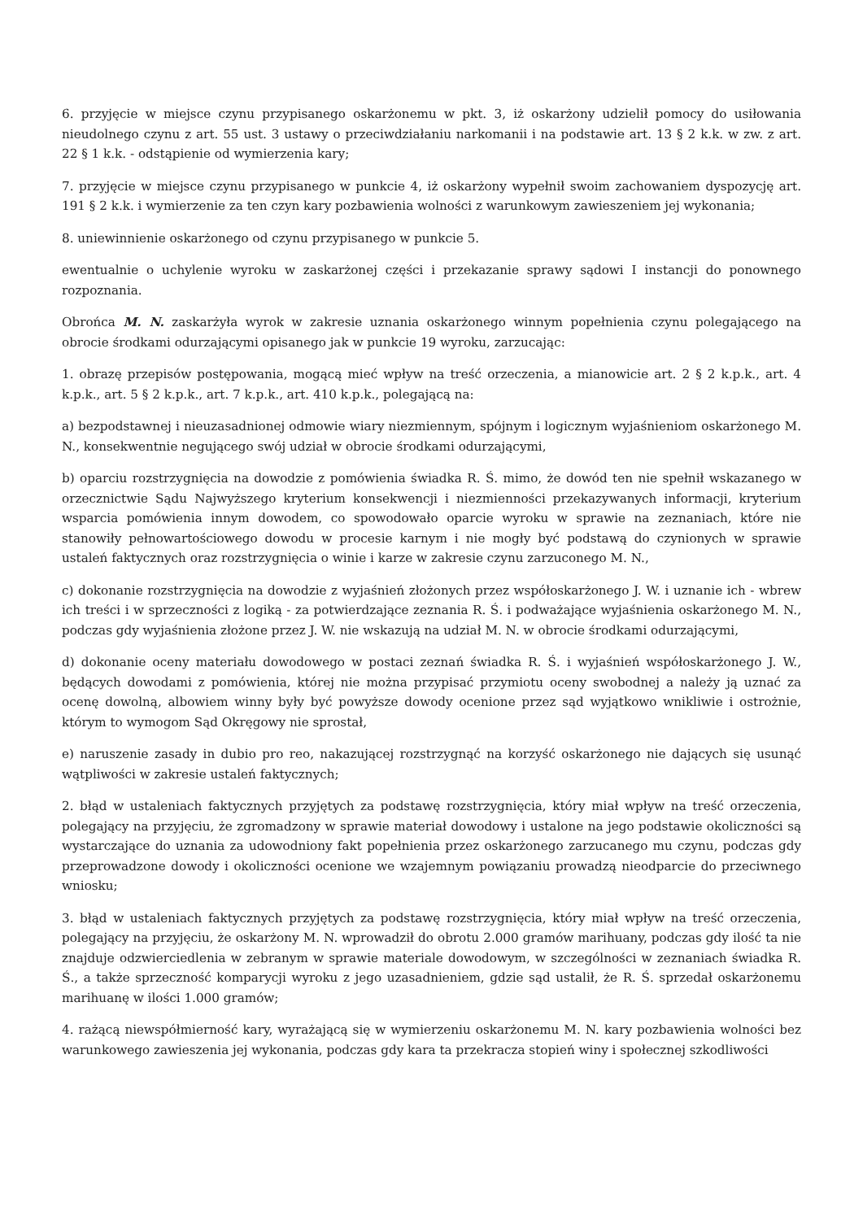6. przyjęcie w miejsce czynu przypisanego oskarżonemu w pkt. 3, iż oskarżony udzielił pomocy do usiłowania nieudolnego czynu z art. 55 ust. 3 ustawy o przeciwdziałaniu narkomanii i na podstawie art. 13 § 2 k.k. w zw. z art. 22 § 1 k.k. - odstąpienie od wymierzenia kary;
7. przyjęcie w miejsce czynu przypisanego w punkcie 4, iż oskarżony wypełnił swoim zachowaniem dyspozycję art. 191 § 2 k.k. i wymierzenie za ten czyn kary pozbawienia wolności z warunkowym zawieszeniem jej wykonania;
8. uniewinnienie oskarżonego od czynu przypisanego w punkcie 5.
ewentualnie o uchylenie wyroku w zaskarżonej części i przekazanie sprawy sądowi I instancji do ponownego rozpoznania.
Obrońca M. N. zaskarżyła wyrok w zakresie uznania oskarżonego winnym popełnienia czynu polegającego na obrocie środkami odurzającymi opisanego jak w punkcie 19 wyroku, zarzucając:
1. obrazę przepisów postępowania, mogącą mieć wpływ na treść orzeczenia, a mianowicie art. 2 § 2 k.p.k., art. 4 k.p.k., art. 5 § 2 k.p.k., art. 7 k.p.k., art. 410 k.p.k., polegającą na:
a) bezpodstawnej i nieuzasadnionej odmowie wiary niezmiennym, spójnym i logicznym wyjaśnieniom oskarżonego M. N., konsekwentnie negującego swój udział w obrocie środkami odurzającymi,
b) oparciu rozstrzygnięcia na dowodzie z pomówienia świadka R. Ś. mimo, że dowód ten nie spełnił wskazanego w orzecznictwie Sądu Najwyższego kryterium konsekwencji i niezmienności przekazywanych informacji, kryterium wsparcia pomówienia innym dowodem, co spowodowało oparcie wyroku w sprawie na zeznaniach, które nie stanowiły pełnowartościowego dowodu w procesie karnym i nie mogły być podstawą do czynionych w sprawie ustaleń faktycznych oraz rozstrzygnięcia o winie i karze w zakresie czynu zarzuconego M. N.,
c) dokonanie rozstrzygnięcia na dowodzie z wyjaśnień złożonych przez współoskarżonego J. W. i uznanie ich - wbrew ich treści i w sprzeczności z logiką - za potwierdzające zeznania R. Ś. i podważające wyjaśnienia oskarżonego M. N., podczas gdy wyjaśnienia złożone przez J. W. nie wskazują na udział M. N. w obrocie środkami odurzającymi,
d) dokonanie oceny materiału dowodowego w postaci zeznań świadka R. Ś. i wyjaśnień współoskarżonego J. W., będących dowodami z pomówienia, której nie można przypisać przymiotu oceny swobodnej a należy ją uznać za ocenę dowolną, albowiem winny były być powyższe dowody ocenione przez sąd wyjątkowo wnikliwie i ostrożnie, którym to wymogom Sąd Okręgowy nie sprostał,
e) naruszenie zasady in dubio pro reo, nakazującej rozstrzygnąć na korzyść oskarżonego nie dających się usunąć wątpliwości w zakresie ustaleń faktycznych;
2. błąd w ustaleniach faktycznych przyjętych za podstawę rozstrzygnięcia, który miał wpływ na treść orzeczenia, polegający na przyjęciu, że zgromadzony w sprawie materiał dowodowy i ustalone na jego podstawie okoliczności są wystarczające do uznania za udowodniony fakt popełnienia przez oskarżonego zarzucanego mu czynu, podczas gdy przeprowadzone dowody i okoliczności ocenione we wzajemnym powiązaniu prowadzą nieodparcie do przeciwnego wniosku;
3. błąd w ustaleniach faktycznych przyjętych za podstawę rozstrzygnięcia, który miał wpływ na treść orzeczenia, polegający na przyjęciu, że oskarżony M. N. wprowadził do obrotu 2.000 gramów marihuany, podczas gdy ilość ta nie znajduje odzwierciedlenia w zebranym w sprawie materiale dowodowym, w szczególności w zeznaniach świadka R. Ś., a także sprzeczność komparycji wyroku z jego uzasadnieniem, gdzie sąd ustalił, że R. Ś. sprzedał oskarżonemu marihuanę w ilości 1.000 gramów;
4. rażącą niewspółmierność kary, wyrażającą się w wymierzeniu oskarżonemu M. N. kary pozbawienia wolności bez warunkowego zawieszenia jej wykonania, podczas gdy kara ta przekracza stopień winy i społecznej szkodliwości